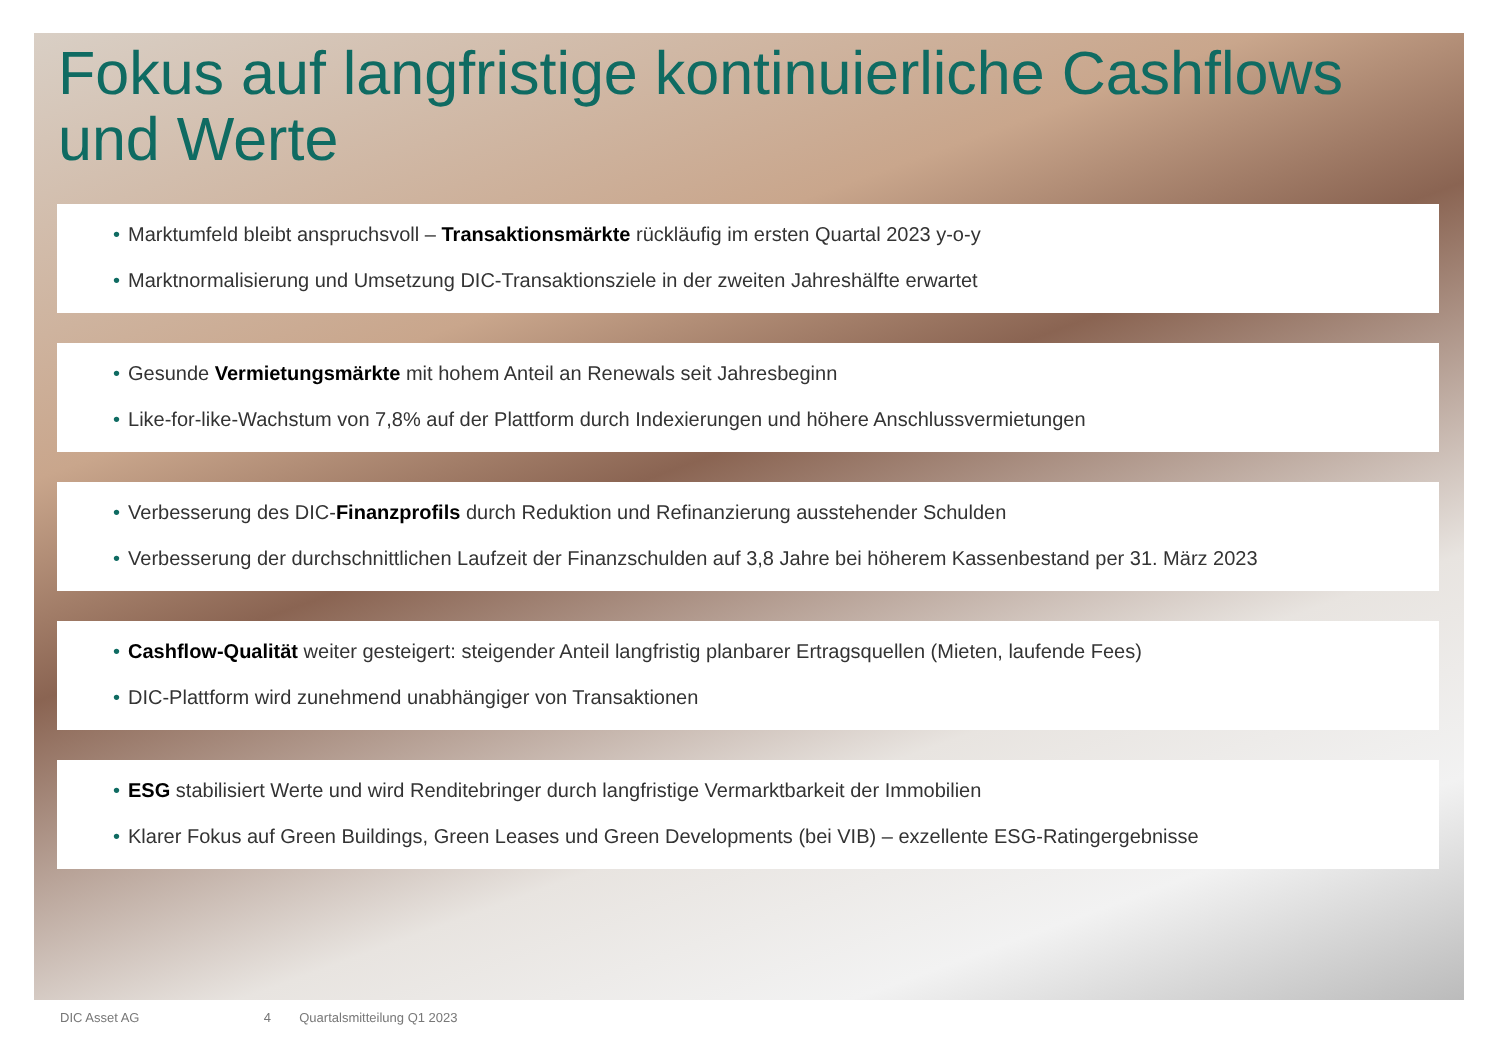Fokus auf langfristige kontinuierliche Cashflows und Werte
• Marktumfeld bleibt anspruchsvoll – Transaktionsmärkte rückläufig im ersten Quartal 2023 y-o-y
• Marktnormalisierung und Umsetzung DIC-Transaktionsziele in der zweiten Jahreshälfte erwartet
• Gesunde Vermietungsmärkte mit hohem Anteil an Renewals seit Jahresbeginn
• Like-for-like-Wachstum von 7,8% auf der Plattform durch Indexierungen und höhere Anschlussvermietungen
• Verbesserung des DIC-Finanzprofils durch Reduktion und Refinanzierung ausstehender Schulden
• Verbesserung der durchschnittlichen Laufzeit der Finanzschulden auf 3,8 Jahre bei höherem Kassenbestand per 31. März 2023
• Cashflow-Qualität weiter gesteigert: steigender Anteil langfristig planbarer Ertragsquellen (Mieten, laufende Fees)
• DIC-Plattform wird zunehmend unabhängiger von Transaktionen
• ESG stabilisiert Werte und wird Renditebringer durch langfristige Vermarktbarkeit der Immobilien
• Klarer Fokus auf Green Buildings, Green Leases und Green Developments (bei VIB) – exzellente ESG-Ratingergebnisse
DIC Asset AG 4 Quartalsmitteilung Q1 2023